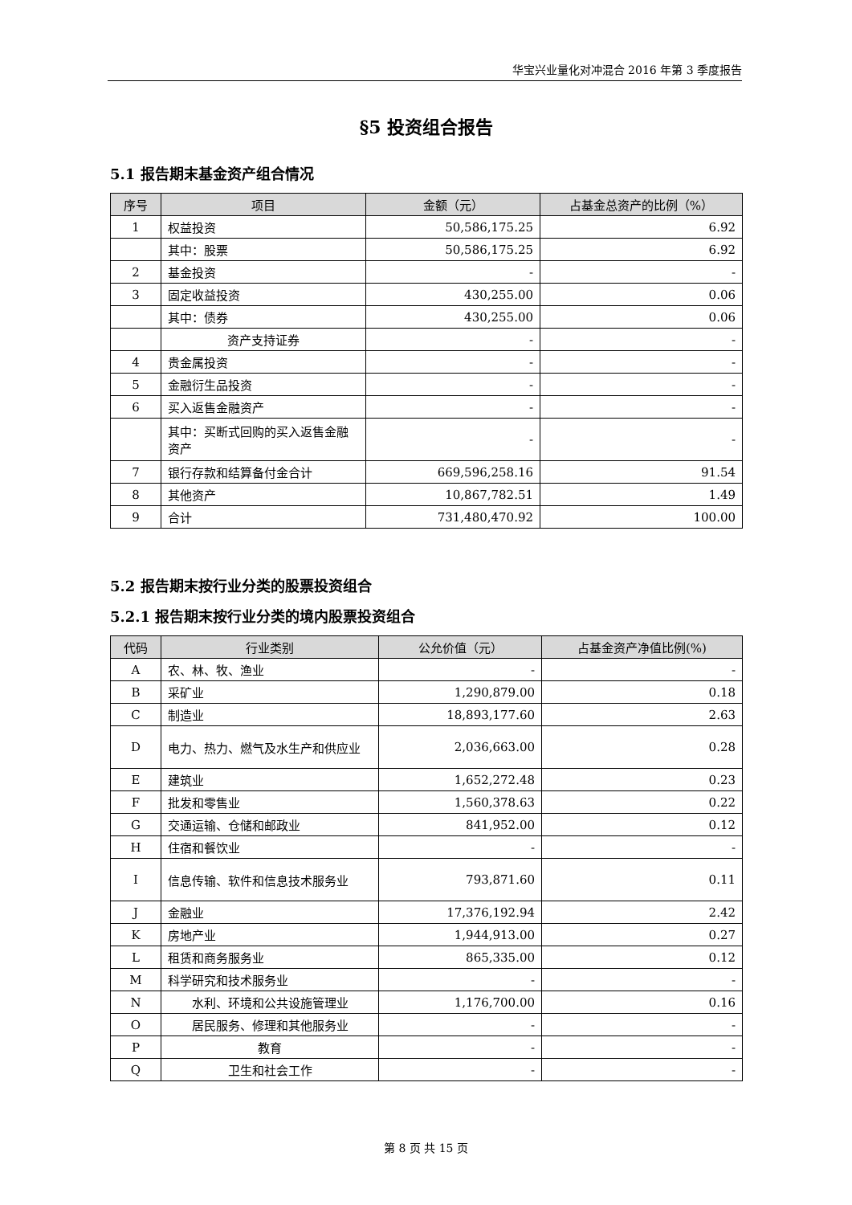华宝兴业量化对冲混合 2016 年第 3 季度报告
§5 投资组合报告
5.1 报告期末基金资产组合情况
| 序号 | 项目 | 金额（元） | 占基金总资产的比例（%） |
| --- | --- | --- | --- |
| 1 | 权益投资 | 50,586,175.25 | 6.92 |
| | 其中：股票 | 50,586,175.25 | 6.92 |
| 2 | 基金投资 | - | - |
| 3 | 固定收益投资 | 430,255.00 | 0.06 |
| | 其中：债券 | 430,255.00 | 0.06 |
| | 资产支持证券 | - | - |
| 4 | 贵金属投资 | - | - |
| 5 | 金融衍生品投资 | - | - |
| 6 | 买入返售金融资产 | - | - |
| | 其中：买断式回购的买入返售金融资产 | - | - |
| 7 | 银行存款和结算备付金合计 | 669,596,258.16 | 91.54 |
| 8 | 其他资产 | 10,867,782.51 | 1.49 |
| 9 | 合计 | 731,480,470.92 | 100.00 |
5.2 报告期末按行业分类的股票投资组合
5.2.1 报告期末按行业分类的境内股票投资组合
| 代码 | 行业类别 | 公允价值（元） | 占基金资产净值比例(%) |
| --- | --- | --- | --- |
| A | 农、林、牧、渔业 | - | - |
| B | 采矿业 | 1,290,879.00 | 0.18 |
| C | 制造业 | 18,893,177.60 | 2.63 |
| D | 电力、热力、燃气及水生产和供应业 | 2,036,663.00 | 0.28 |
| E | 建筑业 | 1,652,272.48 | 0.23 |
| F | 批发和零售业 | 1,560,378.63 | 0.22 |
| G | 交通运输、仓储和邮政业 | 841,952.00 | 0.12 |
| H | 住宿和餐饮业 | - | - |
| I | 信息传输、软件和信息技术服务业 | 793,871.60 | 0.11 |
| J | 金融业 | 17,376,192.94 | 2.42 |
| K | 房地产业 | 1,944,913.00 | 0.27 |
| L | 租赁和商务服务业 | 865,335.00 | 0.12 |
| M | 科学研究和技术服务业 | - | - |
| N | 水利、环境和公共设施管理业 | 1,176,700.00 | 0.16 |
| O | 居民服务、修理和其他服务业 | - | - |
| P | 教育 | - | - |
| Q | 卫生和社会工作 | - | - |
第 8 页 共 15 页